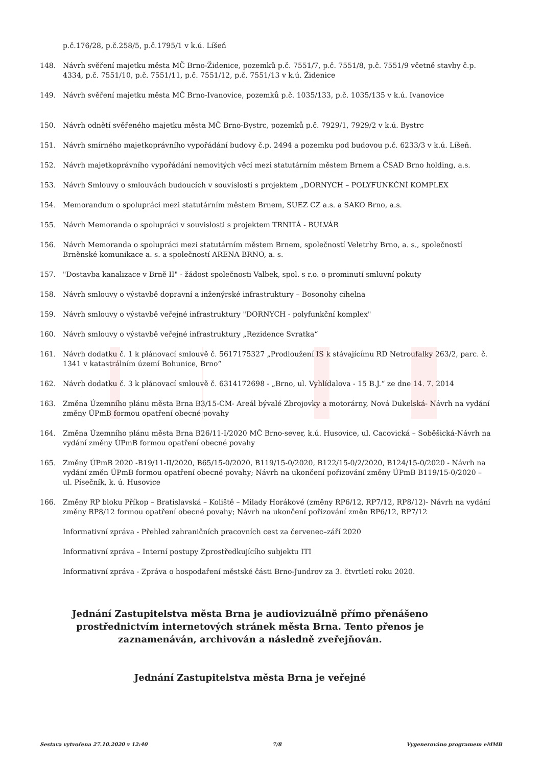p.č.176/28, p.č.258/5, p.č.1795/1 v k.ú. Líšeň
148. Návrh svěření majetku města MČ Brno-Židenice, pozemků p.č. 7551/7, p.č. 7551/8, p.č. 7551/9 včetně stavby č.p. 4334, p.č. 7551/10, p.č. 7551/11, p.č. 7551/12, p.č. 7551/13 v k.ú. Židenice
149. Návrh svěření majetku města MČ Brno-Ivanovice, pozemků p.č. 1035/133, p.č. 1035/135 v k.ú. Ivanovice
150. Návrh odnětí svěřeného majetku města MČ Brno-Bystrc, pozemků p.č. 7929/1, 7929/2 v k.ú. Bystrc
151. Návrh smírného majetkoprávního vypořádání budovy č.p. 2494 a pozemku pod budovou p.č. 6233/3 v k.ú. Líšeň.
152. Návrh majetkoprávního vypořádání nemovitých věcí mezi statutárním městem Brnem a ČSAD Brno holding, a.s.
153. Návrh Smlouvy o smlouvách budoucích v souvislosti s projektem „DORNYCH – POLYFUNKČNÍ KOMPLEX
154. Memorandum o spolupráci mezi statutárním městem Brnem, SUEZ CZ a.s. a SAKO Brno, a.s.
155. Návrh Memoranda o spolupráci v souvislosti s projektem TRNITÁ - BULVÁR
156. Návrh Memoranda o spolupráci mezi statutárním městem Brnem, společností Veletrhy Brno, a. s., společností Brněnské komunikace a. s. a společností ARENA BRNO, a. s.
157. "Dostavba kanalizace v Brně II" - žádost společnosti Valbek, spol. s r.o. o prominutí smluvní pokuty
158. Návrh smlouvy o výstavbě dopravní a inženýrské infrastruktury – Bosonohy cihelna
159. Návrh smlouvy o výstavbě veřejné infrastruktury "DORNYCH - polyfunkční komplex"
160. Návrh smlouvy o výstavbě veřejné infrastruktury „Rezidence Svratka“
161. Návrh dodatku č. 1 k plánovací smlouvě č. 5617175327 „Prodloužení IS k stávajícímu RD Netroufalky 263/2, parc. č. 1341 v katastrálním území Bohunice, Brno“
162. Návrh dodatku č. 3 k plánovací smlouvě č. 6314172698 - „Brno, ul. Vyhlídalova - 15 B.J.“ ze dne 14. 7. 2014
163. Změna Územního plánu města Brna B3/15-CM- Areál bývalé Zbrojovky a motorárny, Nová Dukelská- Návrh na vydání změny ÚPmB formou opatření obecné povahy
164. Změna Územního plánu města Brna B26/11-I/2020 MČ Brno-sever, k.ú. Husovice, ul. Cacovická – Soběšická-Návrh na vydání změny ÚPmB formou opatření obecné povahy
165. Změny ÚPmB 2020 -B19/11-II/2020, B65/15-0/2020, B119/15-0/2020, B122/15-0/2/2020, B124/15-0/2020 - Návrh na vydání změn ÚPmB formou opatření obecné povahy; Návrh na ukončení pořizování změny ÚPmB B119/15-0/2020 – ul. Písečník, k. ú. Husovice
166. Změny RP bloku Příkop – Bratislavská – Koliště – Milady Horákové (změny RP6/12, RP7/12, RP8/12)- Návrh na vydání změny RP8/12 formou opatření obecné povahy; Návrh na ukončení pořizování změn RP6/12, RP7/12
Informativní zpráva - Přehled zahraničních pracovních cest za červenec–září 2020
Informativní zpráva – Interní postupy Zprostředkujícího subjektu ITI
Informativní zpráva - Zpráva o hospodaření městské části Brno-Jundrov za 3. čtvrtletí roku 2020.
Jednání Zastupitelstva města Brna je audiovizuálně přímo přenášeno prostřednictvím internetových stránek města Brna. Tento přenos je zaznamenáván, archivován a následně zveřejňován.
Jednání Zastupitelstva města Brna je veřejné
Sestava vytvořena 27.10.2020 v 12:40 7/8 Vygenerováno programem eMMB